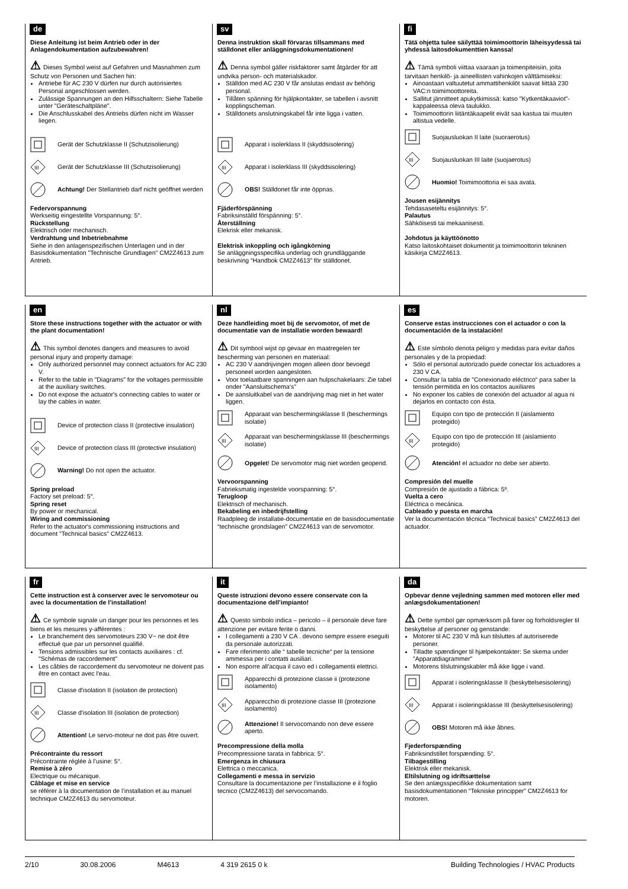de
Diese Anleitung ist beim Antrieb oder in der Anlagendokumentation aufzubewahren!
⚠ Dieses Symbol weist auf Gefahren und Masnahmen zum Schutz von Personen und Sachen hin:
Antriebe für AC 230 V dürfen nur durch autorisiertes Personal angeschlossen werden.
Zulässige Spannungen an den Hilfsschaltern: Siehe Tabelle unter "Geräteschaltpläne".
Die Anschlusskabel des Antriebs dürfen nicht im Wasser liegen.
Gerät der Schutzklasse II (Schutzisolierung)
III
Gerät der Schutzklasse III (Schutzisolierung)
Achtung! Der Stellantrieb darf nicht geöffnet werden
Federvorspannung
Werkseitig eingestellte Vorspannung: 5°.
Rückstellung
Elektrisch oder mechanisch.
Verdrahtung und Inbetriebnahme
Siehe in den anlagenspezifischen Unterlagen und in der Basisdokumentation "Technische Grundlagen" CM2Z4613 zum Antrieb.
sv
Denna instruktion skall förvaras tillsammans med ställdonet eller anläggningsdokumentationen!
⚠ Denna symbol gäller riskfaktorer samt åtgärder för att undvika person- och materialskador.
Ställdon med AC 230 V får anslutas endast av behörig personal.
Tillåten spänning för hjälpkontakter, se tabellen i avsnitt kopplingscheman.
Ställdonets anslutningskabel får inte ligga i vatten.
Apparat i isolerklass II (skyddsisolering)
III
Apparat i isolerklass III (skyddsisolering)
OBS! Ställdonet får inte öppnas.
Fjäderförspänning
Fabriksinställd förspänning: 5°.
Återställning
Elekrisk eller mekanisk.
Elektrisk inkoppling och igångkörning
Se anläggningsspecifika underlag och grundläggande beskrivning “Handbok CM2Z4613” för ställdonet.
fi
Tätä ohjetta tulee säilyttää toimimoottorin läheisyydessä tai yhdessä laitosdokumenttien kanssa!
⚠ Tämä symboli viittaa vaaraan ja toimenpiteisiin, joita tarvitaan henkilö- ja aineellisten vahinkojen välttämiseksi:
Ainoastaan valtuutetut ammattihenkilöt saavat liittää 230 VAC:n toimimoottoreita.
Sallitut jännitteet apukytkimissä: katso "Kytkentäkaaviot"-kappaleessa oleva taulukko.
Toimimoottorin liitäntäkaapelit eivät saa kastua tai muuten altistua vedelle.
Suojausluokan II laite (suoraerotus)
III
Suojausluokan III laite (suojaerotus)
Huomio! Toimimoottoria ei saa avata.
Jousen esijännitys
Tehdasaseteltu esijännitys: 5°.
Palautus
Sähköisesti tai mekaanisesti.
Johdotus ja käyttöönotto
Katso laitoskohtaiset dokumentit ja toimimoottorin tekninen käsikirja CM2Z4613.
en
Store these instructions together with the actuator or with the plant documentation!
⚠ This symbol denotes dangers and measures to avoid personal injury and property damage:
Only authorized personnel may connect actuators for AC 230 V.
Refer to the table in "Diagrams" for the voltages permissible at the auxiliary switches.
Do not expose the actuator's connecting cables to water or lay the cables in water.
Device of protection class II (protective insulation)
III
Device of protection class III (protective insulation)
Warning! Do not open the actuator.
Spring preload
Factory set preload: 5°.
Spring reset
By power or mechanical.
Wiring and commissioning
Refer to the actuator's commissioning instructions and document "Technical basics" CM2Z4613.
nl
Deze handleiding moet bij de servomotor, of met de documentatie van de installatie worden bewaard!
⚠ Dit symbool wijst op gevaar en maatregelen ter bescherming van personen en materiaal:
AC 230 V aandrijvingen mogen alleen door bevoegd personeel worden aangesloten.
Voor toelaatbare spanningen aan hulpschakelaars: Zie tabel onder "Aansluitschema‘s"
De aansluitkabel van de aandrijving mag niet in het water liggen.
Apparaat van beschermingsklasse II (beschermings isolatie)
III
Apparaat van beschermingsklasse III (beschermings isolatie)
Opgelet! De servomotor mag niet worden geopend.
Vervoorspanning
Fabrieksmatig ingestelde voorspanning: 5°.
Terugloop
Elektrisch of mechanisch.
Bekabeling en inbedrijfstelling
Raadpleeg de installatie-documentatie en de basisdocumentatie “technische grondslagen” CM2Z4613 van de servomotor.
es
Conserve estas instrucciones con el actuador o con la documentación de la instalación!
⚠ Este símbolo denota peligro y medidas para evitar daños personales y de la propiedad:
Sólo el personal autorizado puede conectar los actuadores a 230 V CA.
Consultar la tabla de "Conexionado eléctrico“ para saber la tensión permitida en los contactos auxiliares
No exponer los cables de conexión del actuador al agua ni dejarlos en contacto con ésta.
Equipo con tipo de protección II (aislamiento protegido)
III
Equipo con tipo de protección III (aislamiento protegido)
Atención! el actuador no debe ser abierto.
Compresión del muelle
Compresión de ajustado a fábrica: 5º.
Vuelta a cero
Eléctrica o mecánica.
Cableado y puesta en marcha
Ver la documentación técnica “Technical basics” CM2Z4613 del actuador.
fr
Cette instruction est à conserver avec le servomoteur ou avec la documentation de l’installation!
⚠ Ce symbole signale un danger pour les personnes et les biens et les mesures y-afférentes :
Le branchement des servomoteurs 230 V~ ne doit être effectué que par un personnel qualifié.
Tensions admissibles sur les contacts auxiliaires : cf. "Schémas de raccordement"
Les câbles de raccordement du servomoteur ne doivent pas être en contact avec l'eau.
Classe d'isolation II (isolation de protection)
III
Classe d'isolation III (isolation de protection)
Attention! Le servo-moteur ne doit pas être ouvert.
Précontrainte du ressort
Précontrainte réglée à l’usine: 5°.
Remise à zéro
Electrique ou mécanique.
Câblage et mise en service
se référer à la documentation de l’installation et au manuel technique CM2Z4613 du servomoteur.
it
Queste istruzioni devono essere conservate con la documentazione dell’impianto!
⚠ Questo simbolo indica – pericolo – il personale deve fare attenzione per evitare ferite o danni.
I collegamenti a 230 V CA . devono sempre essere eseguiti da personale autorizzati.
Fare riferimento alle “ tabelle tecniche“ per la tensione ammessa per i contatti ausiliari.
Non esporre all'acqua il cavo ed i collegamentii elettrici.
Apparecchi di protezione classe ii (protezione isolamento)
III
Apparecchio di protezione classe III (protezione isolamento)
Attenzione! Il servocomando non deve essere aperto.
Precompressione della molla
Precompressione tarata in fabbrica: 5°.
Emergenza in chiusura
Elettrica o meccanica.
Collegamenti e messa in servizio
Consultare la documentazione per l’installazione e il foglio tecnico (CM2Z4613) del servocomando.
da
Opbevar denne vejledning sammen med motoren eller med anlægsdokumentationen!
⚠ Dette symbol gør opmærksom på farer og forholdsregler til beskyttelse af personer og genstande:
Motorer til AC 230 V må kun tilsluttes af autoriserede personer.
Tilladte spændinger til hjælpekontakter: Se skema under "Apparatdiagrammer"
Motorens tilslutningskabler må ikke ligge i vand.
Apparat i isoleringsklasse II (beskyttelsesisolering)
III
Apparat i isoleringsklasse III (beskyttelsesisolering)
OBS! Motoren må ikke åbnes.
Fjederforspænding
Fabriksindstillet forspænding: 5°.
Tilbagestilling
Elektrisk eller mekanisk.
Eltilslutning og idriftsættelse
Se den anlægsspecifikke dokumentation samt basisdokumentationen “Tekniske principper” CM2Z4613 for motoren.
2/10 30.08.2006 M4613 4 319 2615 0 k Building Technologies / HVAC Products